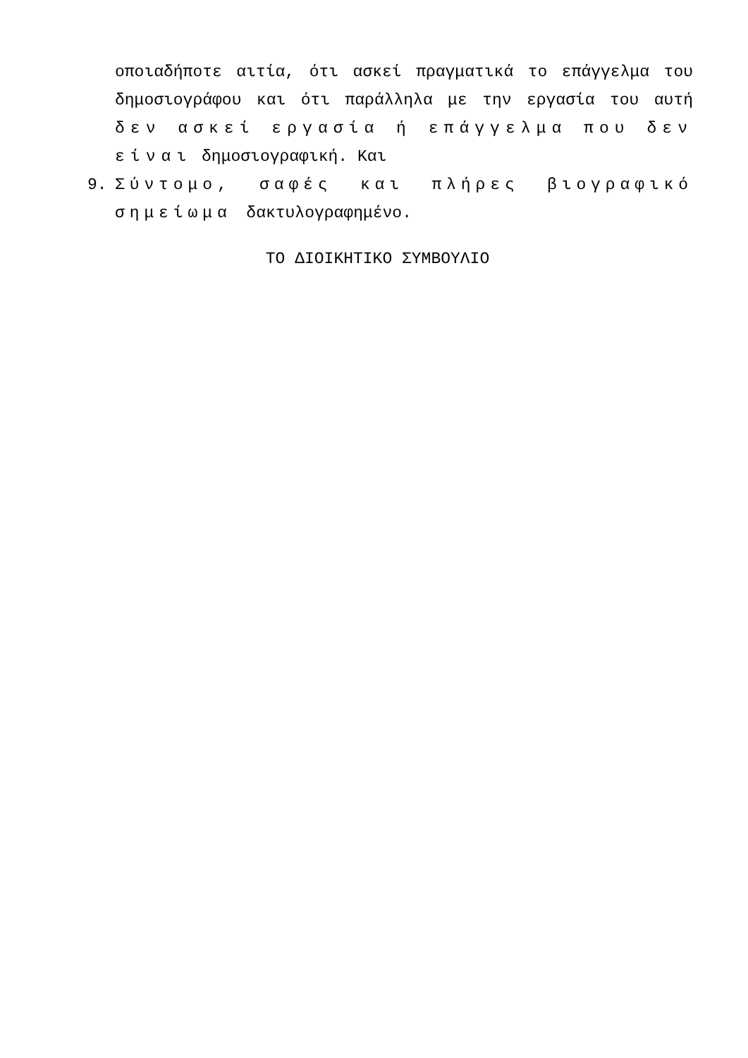οποιαδήποτε αιτία, ότι ασκεί πραγματικά το επάγγελμα του δημοσιογράφου και ότι παράλληλα με την εργασία του αυτή δεν ασκεί εργασία ή επάγγελμα που δεν είναι δημοσιογραφική. Και
9. Σύντομο, σαφές και πλήρες βιογραφικό σημείωμα δακτυλογραφημένο.
ΤΟ ΔΙΟΙΚΗΤΙΚΟ ΣΥΜΒΟΥΛΙΟ